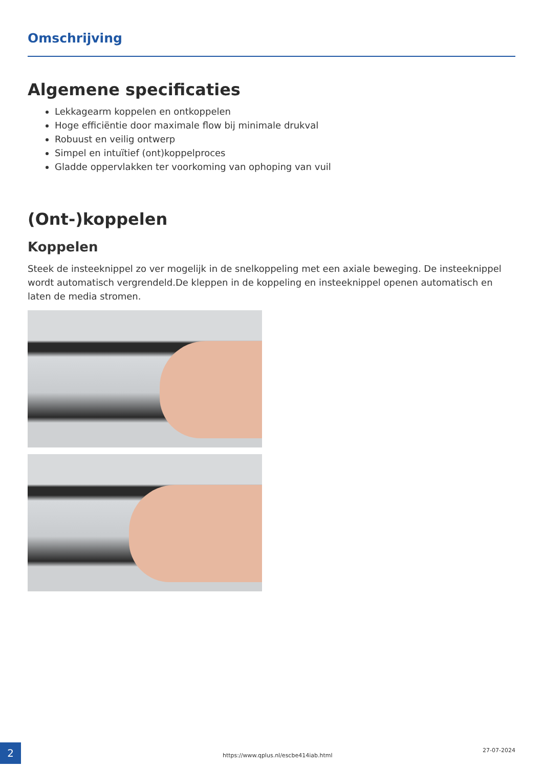Omschrijving
Algemene specificaties
Lekkagearm koppelen en ontkoppelen
Hoge efficiëntie door maximale flow bij minimale drukval
Robuust en veilig ontwerp
Simpel en intuïtief (ont)koppelproces
Gladde oppervlakken ter voorkoming van ophoping van vuil
(Ont-)koppelen
Koppelen
Steek de insteeknippel zo ver mogelijk in de snelkoppeling met een axiale beweging. De insteeknippel wordt automatisch vergrendeld.De kleppen in de koppeling en insteeknippel openen automatisch en laten de media stromen.
2
https://www.qplus.nl/escbe414iab.html
27-07-2024